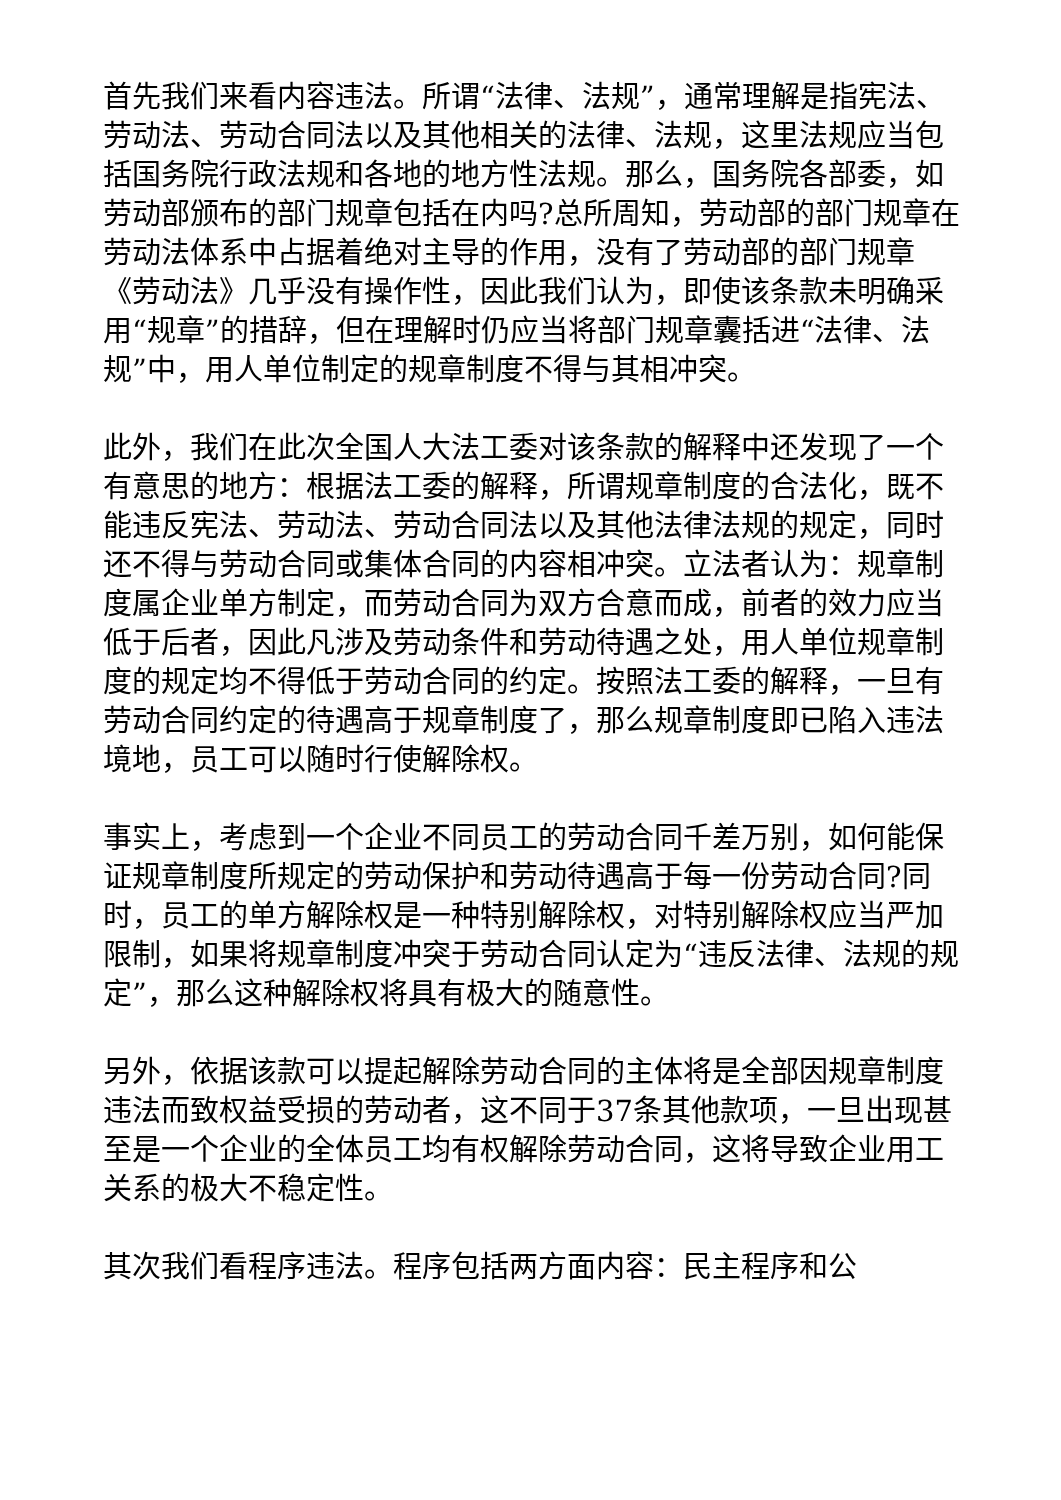首先我们来看内容违法。所谓“法律、法规”，通常理解是指宪法、劳动法、劳动合同法以及其他相关的法律、法规，这里法规应当包括国务院行政法规和各地的地方性法规。那么，国务院各部委，如劳动部颁布的部门规章包括在内吗?总所周知，劳动部的部门规章在劳动法体系中占据着绝对主导的作用，没有了劳动部的部门规章《劳动法》几乎没有操作性，因此我们认为，即使该条款未明确采用“规章”的措辞，但在理解时仍应当将部门规章囊括进“法律、法规”中，用人单位制定的规章制度不得与其相冲突。
此外，我们在此次全国人大法工委对该条款的解释中还发现了一个有意思的地方：根据法工委的解释，所谓规章制度的合法化，既不能违反宪法、劳动法、劳动合同法以及其他法律法规的规定，同时还不得与劳动合同或集体合同的内容相冲突。立法者认为：规章制度属企业单方制定，而劳动合同为双方合意而成，前者的效力应当低于后者，因此凡涉及劳动条件和劳动待遇之处，用人单位规章制度的规定均不得低于劳动合同的约定。按照法工委的解释，一旦有劳动合同约定的待遇高于规章制度了，那么规章制度即已陷入违法境地，员工可以随时行使解除权。
事实上，考虑到一个企业不同员工的劳动合同千差万别，如何能保证规章制度所规定的劳动保护和劳动待遇高于每一份劳动合同?同时，员工的单方解除权是一种特别解除权，对特别解除权应当严加限制，如果将规章制度冲突于劳动合同认定为“违反法律、法规的规定”，那么这种解除权将具有极大的随意性。
另外，依据该款可以提起解除劳动合同的主体将是全部因规章制度违法而致权益受损的劳动者，这不同于37条其他款项，一旦出现甚至是一个企业的全体员工均有权解除劳动合同，这将导致企业用工关系的极大不稳定性。
其次我们看程序违法。程序包括两方面内容：民主程序和公